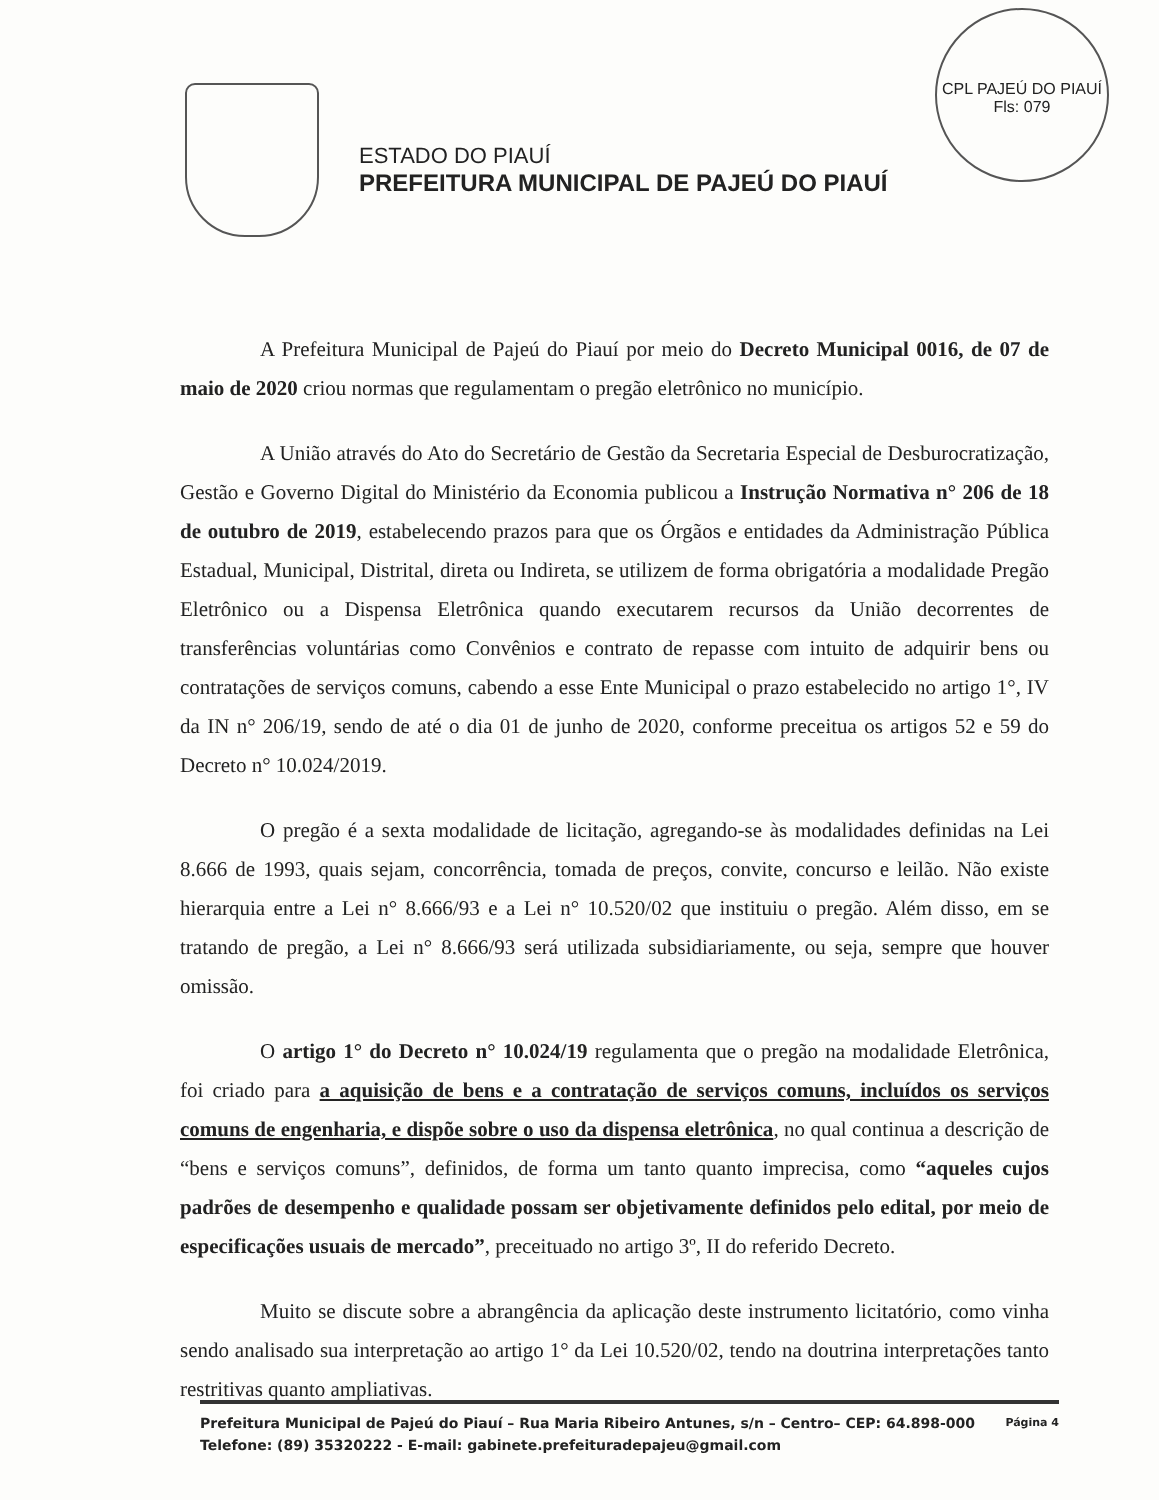CPL PAJEÚ DO PIAUÍ
Fls: 079
ESTADO DO PIAUÍ
PREFEITURA MUNICIPAL DE PAJEÚ DO PIAUÍ
A Prefeitura Municipal de Pajeú do Piauí por meio do Decreto Municipal 0016, de 07 de maio de 2020 criou normas que regulamentam o pregão eletrônico no município.
A União através do Ato do Secretário de Gestão da Secretaria Especial de Desburocratização, Gestão e Governo Digital do Ministério da Economia publicou a Instrução Normativa n° 206 de 18 de outubro de 2019, estabelecendo prazos para que os Órgãos e entidades da Administração Pública Estadual, Municipal, Distrital, direta ou Indireta, se utilizem de forma obrigatória a modalidade Pregão Eletrônico ou a Dispensa Eletrônica quando executarem recursos da União decorrentes de transferências voluntárias como Convênios e contrato de repasse com intuito de adquirir bens ou contratações de serviços comuns, cabendo a esse Ente Municipal o prazo estabelecido no artigo 1°, IV da IN n° 206/19, sendo de até o dia 01 de junho de 2020, conforme preceitua os artigos 52 e 59 do Decreto n° 10.024/2019.
O pregão é a sexta modalidade de licitação, agregando-se às modalidades definidas na Lei 8.666 de 1993, quais sejam, concorrência, tomada de preços, convite, concurso e leilão. Não existe hierarquia entre a Lei n° 8.666/93 e a Lei n° 10.520/02 que instituiu o pregão. Além disso, em se tratando de pregão, a Lei n° 8.666/93 será utilizada subsidiariamente, ou seja, sempre que houver omissão.
O artigo 1° do Decreto n° 10.024/19 regulamenta que o pregão na modalidade Eletrônica, foi criado para a aquisição de bens e a contratação de serviços comuns, incluídos os serviços comuns de engenharia, e dispõe sobre o uso da dispensa eletrônica, no qual continua a descrição de “bens e serviços comuns”, definidos, de forma um tanto quanto imprecisa, como “aqueles cujos padrões de desempenho e qualidade possam ser objetivamente definidos pelo edital, por meio de especificações usuais de mercado”, preceituado no artigo 3º, II do referido Decreto.
Muito se discute sobre a abrangência da aplicação deste instrumento licitatório, como vinha sendo analisado sua interpretação ao artigo 1° da Lei 10.520/02, tendo na doutrina interpretações tanto restritivas quanto ampliativas.
Prefeitura Municipal de Pajeú do Piauí – Rua Maria Ribeiro Antunes, s/n – Centro– CEP: 64.898-000
Telefone: (89) 35320222 - E-mail: gabinete.prefeituradepajeu@gmail.com
Página 4